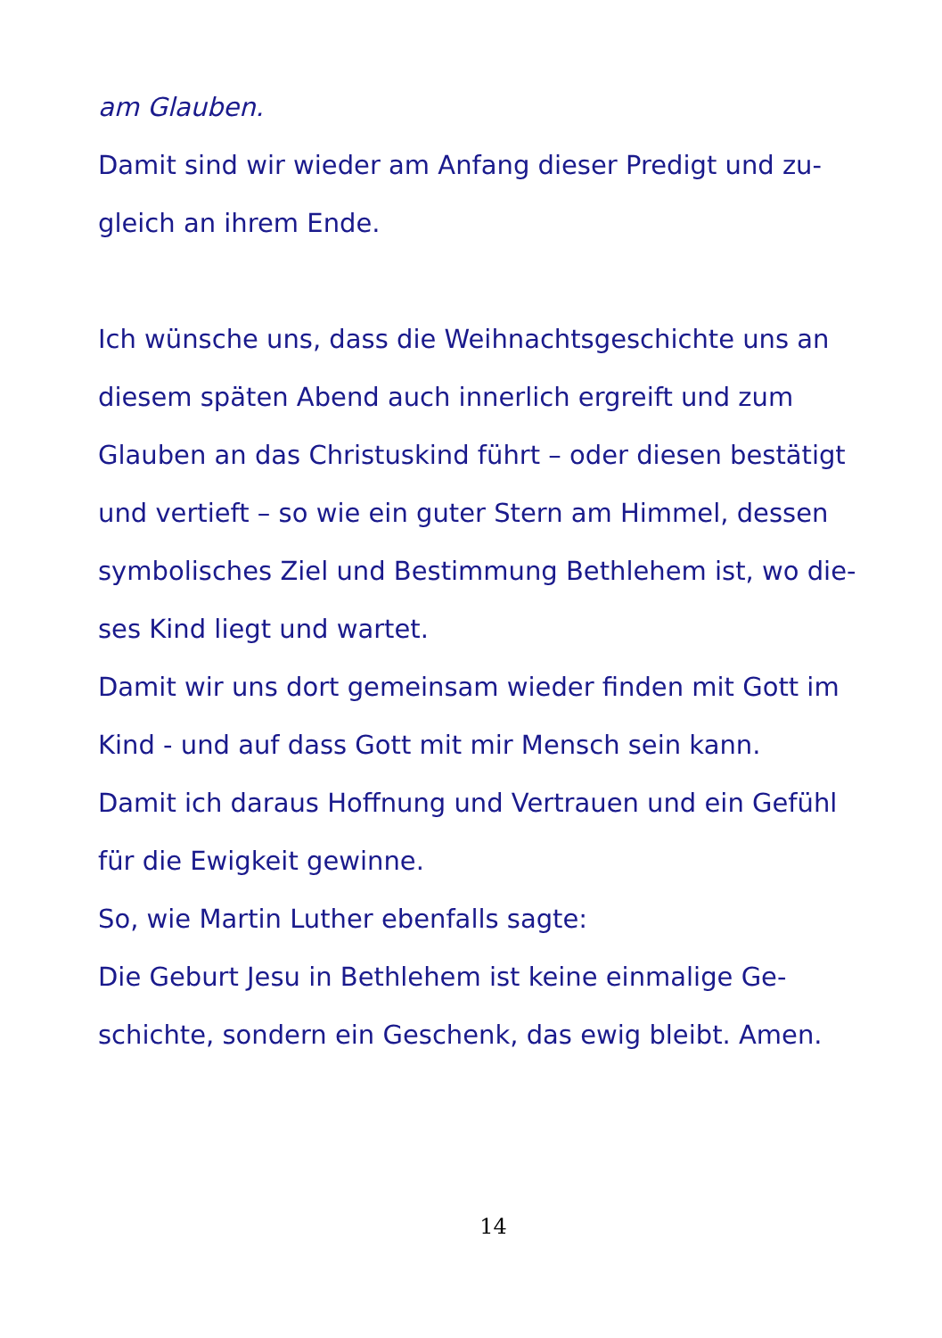am Glauben.
Damit sind wir wieder am Anfang dieser Predigt und zu-
gleich an ihrem Ende.
Ich wünsche uns, dass die Weihnachtsgeschichte uns an
diesem späten Abend auch innerlich ergreift und zum
Glauben an das Christuskind führt – oder diesen bestätigt
und vertieft – so wie ein guter Stern am Himmel, dessen
symbolisches Ziel und Bestimmung Bethlehem ist, wo die-
ses Kind liegt und wartet.
Damit wir uns dort gemeinsam wieder finden mit Gott im
Kind - und auf dass Gott mit mir Mensch sein kann.
Damit ich daraus Hoffnung und Vertrauen und ein Gefühl
für die Ewigkeit gewinne.
So, wie Martin Luther ebenfalls sagte:
Die Geburt Jesu in Bethlehem ist keine einmalige Ge-
schichte, sondern ein Geschenk, das ewig bleibt. Amen.
14